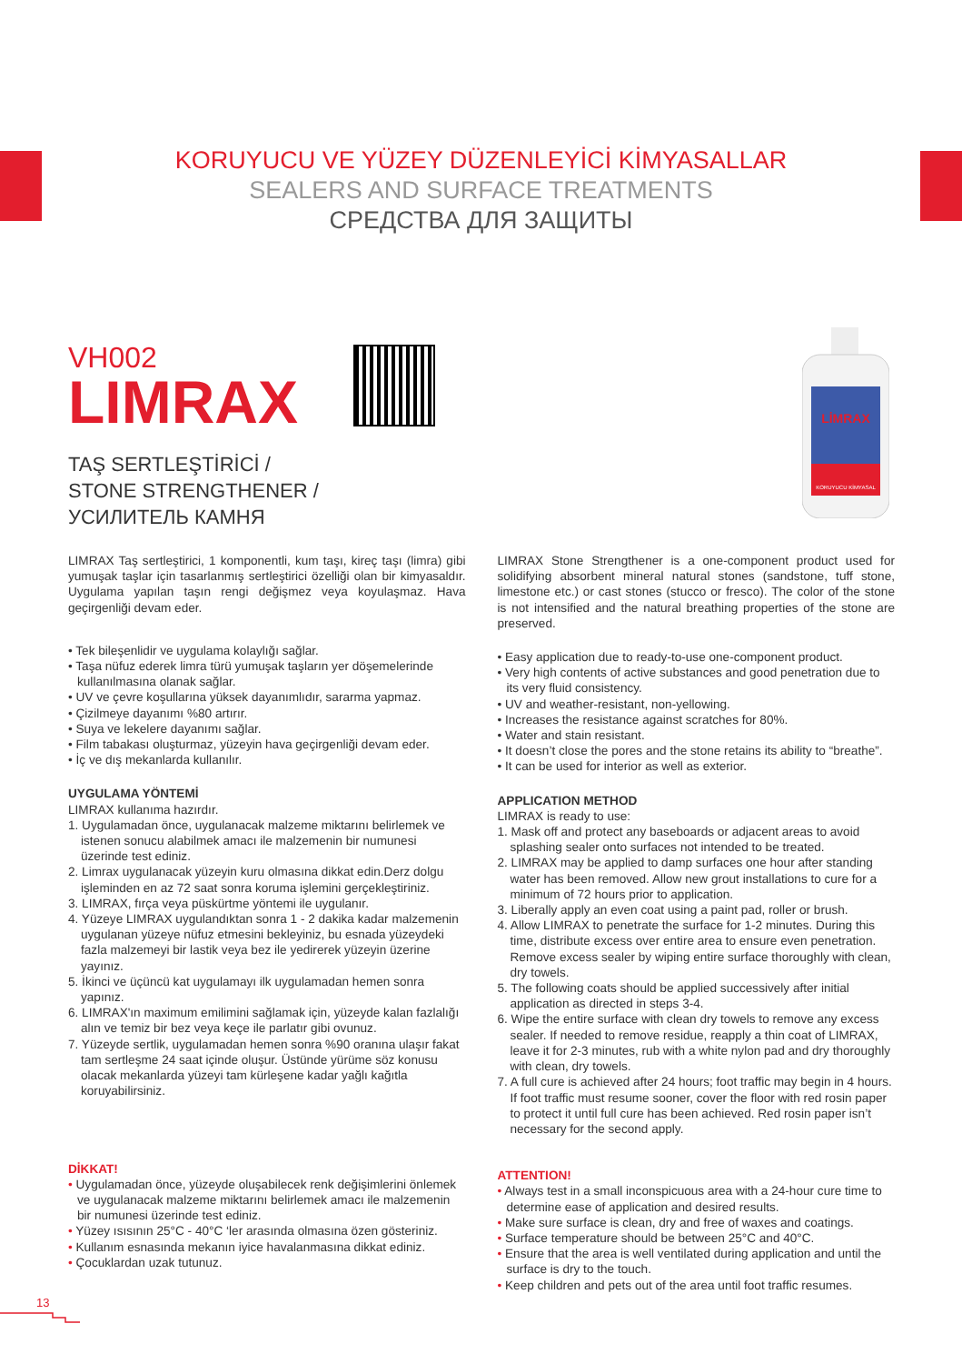KORUYUCU VE YÜZEY DÜZENLEYİCİ KİMYASALLAR
SEALERS AND SURFACE TREATMENTS
СРЕДСТВА ДЛЯ ЗАЩИТЫ
VH002
LIMRAX
TAŞ SERTLEŞTİRİCİ /
STONE STRENGTHENER /
УСИЛИТЕЛЬ КАМНЯ
LİMRAX
KORUYUCU KİMYASAL
LIMRAX Taş sertleştirici, 1 komponentli, kum taşı, kireç taşı (limra) gibi yumuşak taşlar için tasarlanmış sertleştirici özelliği olan bir kimyasaldır. Uygulama yapılan taşın rengi değişmez veya koyulaşmaz. Hava geçirgenliği devam eder.
• Tek bileşenlidir ve uygulama kolaylığı sağlar.
• Taşa nüfuz ederek limra türü yumuşak taşların yer döşemelerinde kullanılmasına olanak sağlar.
• UV ve çevre koşullarına yüksek dayanımlıdır, sararma yapmaz.
• Çizilmeye dayanımı %80 artırır.
• Suya ve lekelere dayanımı sağlar.
• Film tabakası oluşturmaz, yüzeyin hava geçirgenliği devam eder.
• İç ve dış mekanlarda kullanılır.
UYGULAMA YÖNTEMİ
LIMRAX kullanıma hazırdır.
1. Uygulamadan önce, uygulanacak malzeme miktarını belirlemek ve istenen sonucu alabilmek amacı ile malzemenin bir numunesi üzerinde test ediniz.
2. Limrax uygulanacak yüzeyin kuru olmasına dikkat edin.Derz dolgu işleminden en az 72 saat sonra koruma işlemini gerçekleştiriniz.
3. LIMRAX, fırça veya püskürtme yöntemi ile uygulanır.
4. Yüzeye LIMRAX uygulandıktan sonra 1 - 2 dakika kadar malzemenin uygulanan yüzeye nüfuz etmesini bekleyiniz, bu esnada yüzeydeki fazla malzemeyi bir lastik veya bez ile yedirerek yüzeyin üzerine yayınız.
5. İkinci ve üçüncü kat uygulamayı ilk uygulamadan hemen sonra yapınız.
6. LIMRAX'ın maximum emilimini sağlamak için, yüzeyde kalan fazlalığı alın ve temiz bir bez veya keçe ile parlatır gibi ovunuz.
7. Yüzeyde sertlik, uygulamadan hemen sonra %90 oranına ulaşır fakat tam sertleşme 24 saat içinde oluşur. Üstünde yürüme söz konusu olacak mekanlarda yüzeyi tam kürleşene kadar yağlı kağıtla koruyabilirsiniz.
DİKKAT!
• Uygulamadan önce, yüzeyde oluşabilecek renk değişimlerini önlemek ve uygulanacak malzeme miktarını belirlemek amacı ile malzemenin bir numunesi üzerinde test ediniz.
• Yüzey ısısının 25°C - 40°C ‘ler arasında olmasına özen gösteriniz.
• Kullanım esnasında mekanın iyice havalanmasına dikkat ediniz.
• Çocuklardan uzak tutunuz.
LIMRAX Stone Strengthener is a one-component product used for solidifying absorbent mineral natural stones (sandstone, tuff stone, limestone etc.) or cast stones (stucco or fresco). The color of the stone is not intensified and the natural breathing properties of the stone are preserved.
• Easy application due to ready-to-use one-component product.
• Very high contents of active substances and good penetration due to its very fluid consistency.
• UV and weather-resistant, non-yellowing.
• Increases the resistance against scratches for 80%.
• Water and stain resistant.
• It doesn’t close the pores and the stone retains its ability to “breathe”.
• It can be used for interior as well as exterior.
APPLICATION METHOD
LIMRAX is ready to use:
1. Mask off and protect any baseboards or adjacent areas to avoid splashing sealer onto surfaces not intended to be treated.
2. LIMRAX may be applied to damp surfaces one hour after standing water has been removed. Allow new grout installations to cure for a minimum of 72 hours prior to application.
3. Liberally apply an even coat using a paint pad, roller or brush.
4. Allow LIMRAX to penetrate the surface for 1-2 minutes. During this time, distribute excess over entire area to ensure even penetration. Remove excess sealer by wiping entire surface thoroughly with clean, dry towels.
5. The following coats should be applied successively after initial application as directed in steps 3-4.
6. Wipe the entire surface with clean dry towels to remove any excess sealer. If needed to remove residue, reapply a thin coat of LIMRAX, leave it for 2-3 minutes, rub with a white nylon pad and dry thoroughly with clean, dry towels.
7. A full cure is achieved after 24 hours; foot traffic may begin in 4 hours. If foot traffic must resume sooner, cover the floor with red rosin paper to protect it until full cure has been achieved. Red rosin paper isn’t necessary for the second apply.
ATTENTION!
• Always test in a small inconspicuous area with a 24-hour cure time to determine ease of application and desired results.
• Make sure surface is clean, dry and free of waxes and coatings.
• Surface temperature should be between 25°C and 40°C.
• Ensure that the area is well ventilated during application and until the surface is dry to the touch.
• Keep children and pets out of the area until foot traffic resumes.
13